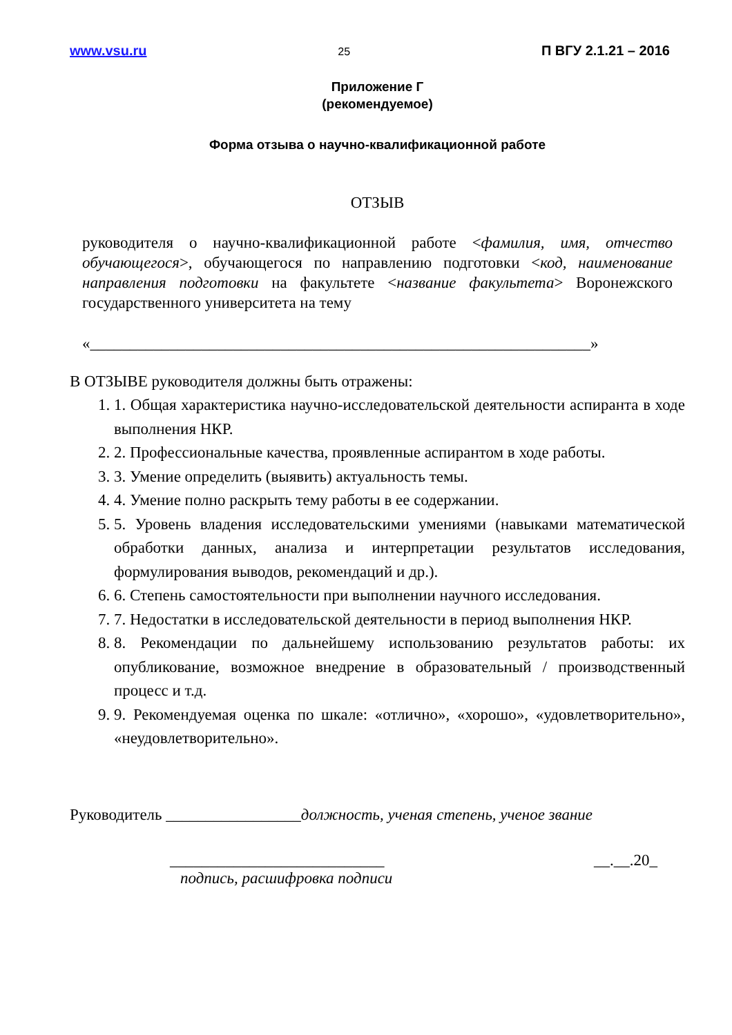www.vsu.ru 25 П ВГУ 2.1.21 – 2016
Приложение Г
(рекомендуемое)
Форма отзыва о научно-квалификационной работе
ОТЗЫВ
руководителя о научно-квалификационной работе <фамилия, имя, отчество обучающегося>, обучающегося по направлению подготовки <код, наименование направления подготовки на факультете <название факультета> Воронежского государственного университета на тему
«_______________________________________________________________»
В ОТЗЫВЕ руководителя должны быть отражены:
1. 1. Общая характеристика научно-исследовательской деятельности аспиранта в ходе выполнения НКР.
2. 2. Профессиональные качества, проявленные аспирантом в ходе работы.
3. 3. Умение определить (выявить) актуальность темы.
4. 4. Умение полно раскрыть тему работы в ее содержании.
5. 5. Уровень владения исследовательскими умениями (навыками математической обработки данных, анализа и интерпретации результатов исследования, формулирования выводов, рекомендаций и др.).
6. 6. Степень самостоятельности при выполнении научного исследования.
7. 7. Недостатки в исследовательской деятельности в период выполнения НКР.
8. 8. Рекомендации по дальнейшему использованию результатов работы: их опубликование, возможное внедрение в образовательный / производственный процесс и т.д.
9. 9. Рекомендуемая оценка по шкале: «отлично», «хорошо», «удовлетворительно», «неудовлетворительно».
Руководитель _________________должность, ученая степень, ученое звание
___________________________ __.__.20_
подпись, расшифровка подписи